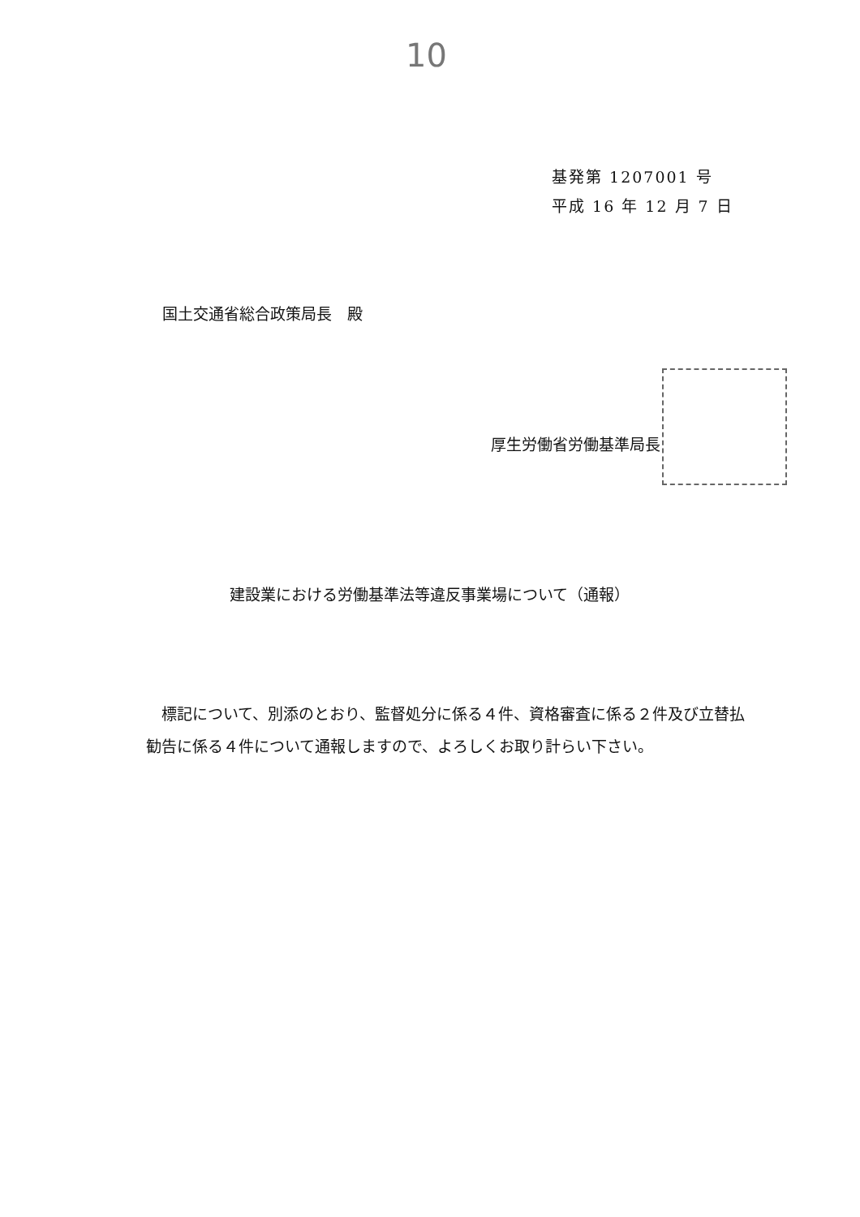10
基発第 1207001 号
平成 16 年 12 月 7 日
国土交通省総合政策局長　殿
厚生労働省労働基準局長
建設業における労働基準法等違反事業場について（通報）
　標記について、別添のとおり、監督処分に係る４件、資格審査に係る２件及び立替払勧告に係る４件について通報しますので、よろしくお取り計らい下さい。